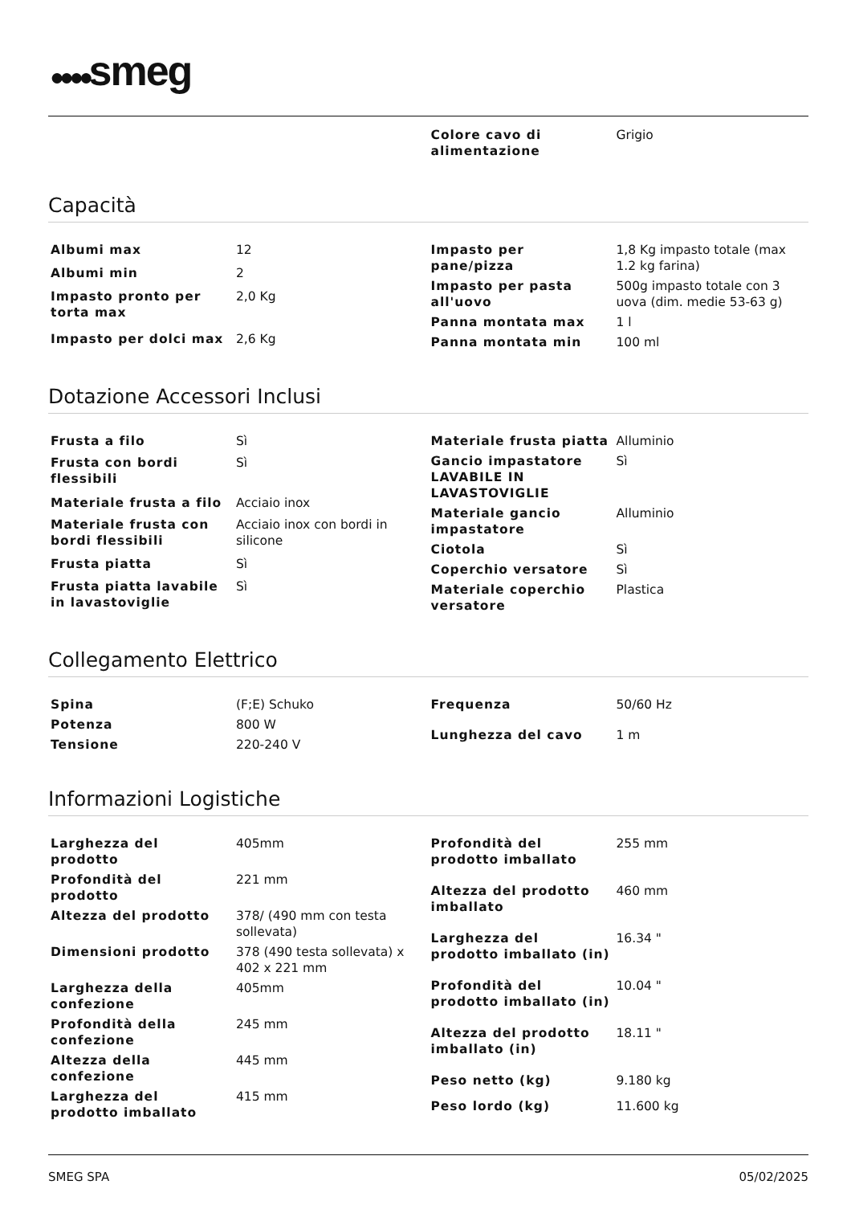●●●●smeg
| Colore cavo di alimentazione | Grigio |
Capacità
| Albumi max | 12 |
| Albumi min | 2 |
| Impasto pronto per torta max | 2,0 Kg |
| Impasto per dolci max | 2,6 Kg |
| Impasto per pane/pizza | 1,8 Kg impasto totale (max 1.2 kg farina) |
| Impasto per pasta all'uovo | 500g impasto totale con 3 uova (dim. medie 53-63 g) |
| Panna montata max | 1 l |
| Panna montata min | 100 ml |
Dotazione Accessori Inclusi
| Frusta a filo | Sì |
| Frusta con bordi flessibili | Sì |
| Materiale frusta a filo | Acciaio inox |
| Materiale frusta con bordi flessibili | Acciaio inox con bordi in silicone |
| Frusta piatta | Sì |
| Frusta piatta lavabile in lavastoviglie | Sì |
| Materiale frusta piatta | Alluminio |
| Gancio impastatore LAVABILE IN LAVASTOVIGLIE | Sì |
| Materiale gancio impastatore | Alluminio |
| Ciotola | Sì |
| Coperchio versatore | Sì |
| Materiale coperchio versatore | Plastica |
Collegamento Elettrico
| Spina | (F;E) Schuko |
| Potenza | 800 W |
| Tensione | 220-240 V |
| Frequenza | 50/60 Hz |
| Lunghezza del cavo | 1 m |
Informazioni Logistiche
| Larghezza del prodotto | 405mm |
| Profondità del prodotto | 221 mm |
| Altezza del prodotto | 378/ (490 mm con testa sollevata) |
| Dimensioni prodotto | 378 (490 testa sollevata) x 402 x 221 mm |
| Larghezza della confezione | 405mm |
| Profondità della confezione | 245 mm |
| Altezza della confezione | 445 mm |
| Larghezza del prodotto imballato | 415 mm |
| Profondità del prodotto imballato | 255 mm |
| Altezza del prodotto imballato | 460 mm |
| Larghezza del prodotto imballato (in) | 16.34 " |
| Profondità del prodotto imballato (in) | 10.04 " |
| Altezza del prodotto imballato (in) | 18.11 " |
| Peso netto (kg) | 9.180 kg |
| Peso lordo (kg) | 11.600 kg |
SMEG SPA 05/02/2025